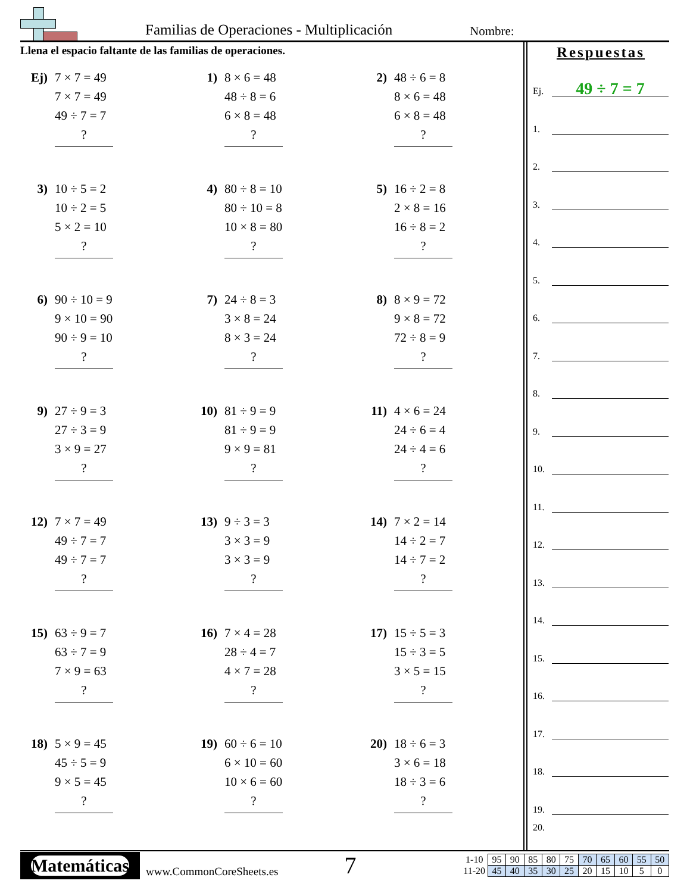Familias de Operaciones - Multiplicación Nombre:
Llena el espacio faltante de las familias de operaciones.
Ej)
7 × 7 = 49
7 × 7 = 49
49 ÷ 7 = 7
?
1)
8 × 6 = 48
48 ÷ 8 = 6
6 × 8 = 48
?
2)
48 ÷ 6 = 8
8 × 6 = 48
6 × 8 = 48
?
3)
10 ÷ 5 = 2
10 ÷ 2 = 5
5 × 2 = 10
?
4)
80 ÷ 8 = 10
80 ÷ 10 = 8
10 × 8 = 80
?
5)
16 ÷ 2 = 8
2 × 8 = 16
16 ÷ 8 = 2
?
6)
90 ÷ 10 = 9
9 × 10 = 90
90 ÷ 9 = 10
?
7)
24 ÷ 8 = 3
3 × 8 = 24
8 × 3 = 24
?
8)
8 × 9 = 72
9 × 8 = 72
72 ÷ 8 = 9
?
9)
27 ÷ 9 = 3
27 ÷ 3 = 9
3 × 9 = 27
?
10)
81 ÷ 9 = 9
81 ÷ 9 = 9
9 × 9 = 81
?
11)
4 × 6 = 24
24 ÷ 6 = 4
24 ÷ 4 = 6
?
12)
7 × 7 = 49
49 ÷ 7 = 7
49 ÷ 7 = 7
?
13)
9 ÷ 3 = 3
3 × 3 = 9
3 × 3 = 9
?
14)
7 × 2 = 14
14 ÷ 2 = 7
14 ÷ 7 = 2
?
15)
63 ÷ 9 = 7
63 ÷ 7 = 9
7 × 9 = 63
?
16)
7 × 4 = 28
28 ÷ 4 = 7
4 × 7 = 28
?
17)
15 ÷ 5 = 3
15 ÷ 3 = 5
3 × 5 = 15
?
18)
5 × 9 = 45
45 ÷ 5 = 9
9 × 5 = 45
?
19)
60 ÷ 6 = 10
6 × 10 = 60
10 × 6 = 60
?
20)
18 ÷ 6 = 3
3 × 6 = 18
18 ÷ 3 = 6
?
Respuestas
Ej. 49 ÷ 7 = 7
1.
2.
3.
4.
5.
6.
7.
8.
9.
10.
11.
12.
13.
14.
15.
16.
17.
18.
19.
20.
Matemáticas
www.CommonCoreSheets.es
7
| 1-10 | 95 | 90 | 85 | 80 | 75 | 70 | 65 | 60 | 55 | 50 |
| 11-20 | 45 | 40 | 35 | 30 | 25 | 20 | 15 | 10 | 5 | 0 |